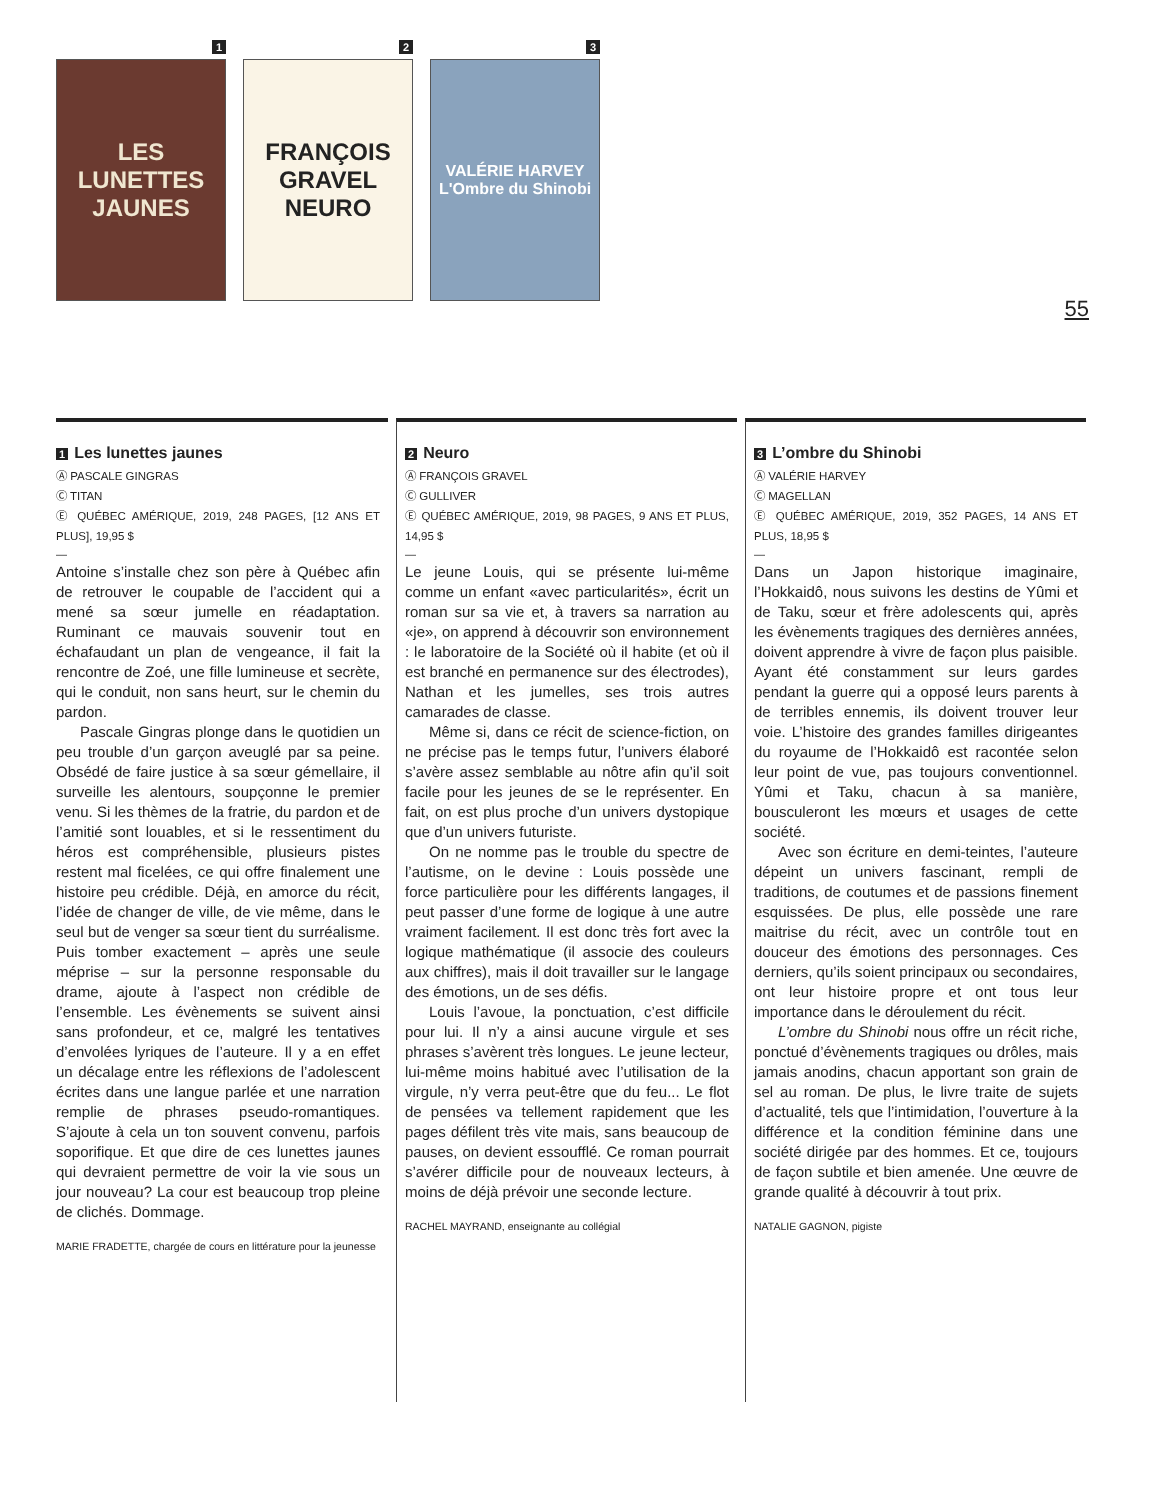1
LES
LUNETTES
JAUNES
2
FRANÇOIS GRAVEL
NEURO
3
VALÉRIE HARVEY
L'Ombre du Shinobi
55
1 Les lunettes jaunes
Ⓐ PASCALE GINGRAS
Ⓒ TITAN
Ⓔ QUÉBEC AMÉRIQUE, 2019, 248 PAGES, [12 ANS ET PLUS], 19,95 $
—
Antoine s’installe chez son père à Québec afin de retrouver le coupable de l’accident qui a mené sa sœur jumelle en réadaptation. Ruminant ce mauvais souvenir tout en échafaudant un plan de vengeance, il fait la rencontre de Zoé, une fille lumineuse et secrète, qui le conduit, non sans heurt, sur le chemin du pardon.
Pascale Gingras plonge dans le quotidien un peu trouble d’un garçon aveuglé par sa peine. Obsédé de faire justice à sa sœur gémellaire, il surveille les alentours, soupçonne le premier venu. Si les thèmes de la fratrie, du pardon et de l’amitié sont louables, et si le ressentiment du héros est compréhensible, plusieurs pistes restent mal ficelées, ce qui offre finalement une histoire peu crédible. Déjà, en amorce du récit, l’idée de changer de ville, de vie même, dans le seul but de venger sa sœur tient du surréalisme. Puis tomber exactement – après une seule méprise – sur la personne responsable du drame, ajoute à l’aspect non crédible de l’ensemble. Les évènements se suivent ainsi sans profondeur, et ce, malgré les tentatives d’envolées lyriques de l’auteure. Il y a en effet un décalage entre les réflexions de l’adolescent écrites dans une langue parlée et une narration remplie de phrases pseudo-romantiques. S’ajoute à cela un ton souvent convenu, parfois soporifique. Et que dire de ces lunettes jaunes qui devraient permettre de voir la vie sous un jour nouveau? La cour est beaucoup trop pleine de clichés. Dommage.
MARIE FRADETTE, chargée de cours en littérature pour la jeunesse
2 Neuro
Ⓐ FRANÇOIS GRAVEL
Ⓒ GULLIVER
Ⓔ QUÉBEC AMÉRIQUE, 2019, 98 PAGES, 9 ANS ET PLUS, 14,95 $
—
Le jeune Louis, qui se présente lui-même comme un enfant «avec particularités», écrit un roman sur sa vie et, à travers sa narration au «je», on apprend à découvrir son environnement : le laboratoire de la Société où il habite (et où il est branché en permanence sur des électrodes), Nathan et les jumelles, ses trois autres camarades de classe.
Même si, dans ce récit de science-fiction, on ne précise pas le temps futur, l’univers élaboré s’avère assez semblable au nôtre afin qu’il soit facile pour les jeunes de se le représenter. En fait, on est plus proche d’un univers dystopique que d’un univers futuriste.
On ne nomme pas le trouble du spectre de l’autisme, on le devine : Louis possède une force particulière pour les différents langages, il peut passer d’une forme de logique à une autre vraiment facilement. Il est donc très fort avec la logique mathématique (il associe des couleurs aux chiffres), mais il doit travailler sur le langage des émotions, un de ses défis.
Louis l’avoue, la ponctuation, c’est difficile pour lui. Il n’y a ainsi aucune virgule et ses phrases s’avèrent très longues. Le jeune lecteur, lui-même moins habitué avec l’utilisation de la virgule, n’y verra peut-être que du feu... Le flot de pensées va tellement rapidement que les pages défilent très vite mais, sans beaucoup de pauses, on devient essoufflé. Ce roman pourrait s’avérer difficile pour de nouveaux lecteurs, à moins de déjà prévoir une seconde lecture.
RACHEL MAYRAND, enseignante au collégial
3 L’ombre du Shinobi
Ⓐ VALÉRIE HARVEY
Ⓒ MAGELLAN
Ⓔ QUÉBEC AMÉRIQUE, 2019, 352 PAGES, 14 ANS ET PLUS, 18,95 $
—
Dans un Japon historique imaginaire, l’Hokkaidô, nous suivons les destins de Yûmi et de Taku, sœur et frère adolescents qui, après les évènements tragiques des dernières années, doivent apprendre à vivre de façon plus paisible. Ayant été constamment sur leurs gardes pendant la guerre qui a opposé leurs parents à de terribles ennemis, ils doivent trouver leur voie. L’histoire des grandes familles dirigeantes du royaume de l’Hokkaidô est racontée selon leur point de vue, pas toujours conventionnel. Yûmi et Taku, chacun à sa manière, bousculeront les mœurs et usages de cette société.
Avec son écriture en demi-teintes, l’auteure dépeint un univers fascinant, rempli de traditions, de coutumes et de passions finement esquissées. De plus, elle possède une rare maitrise du récit, avec un contrôle tout en douceur des émotions des personnages. Ces derniers, qu’ils soient principaux ou secondaires, ont leur histoire propre et ont tous leur importance dans le déroulement du récit.
L’ombre du Shinobi nous offre un récit riche, ponctué d’évènements tragiques ou drôles, mais jamais anodins, chacun apportant son grain de sel au roman. De plus, le livre traite de sujets d’actualité, tels que l’intimidation, l’ouverture à la différence et la condition féminine dans une société dirigée par des hommes. Et ce, toujours de façon subtile et bien amenée. Une œuvre de grande qualité à découvrir à tout prix.
NATALIE GAGNON, pigiste